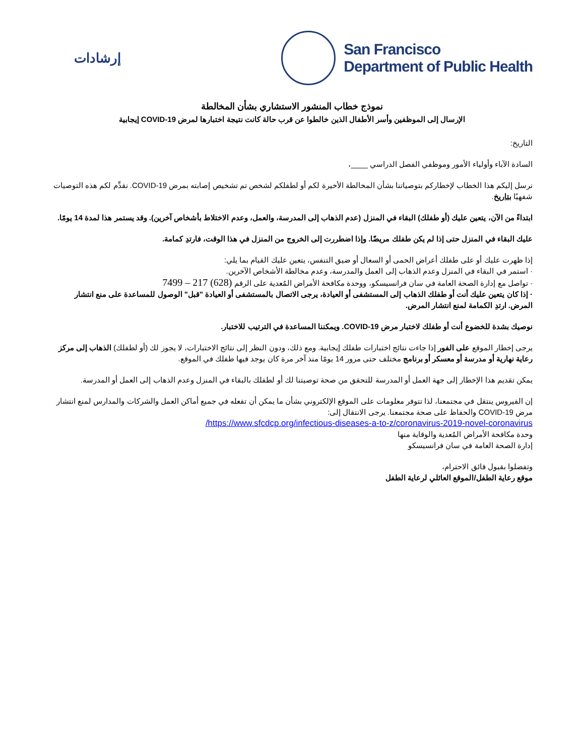إرشادات
San Francisco
Department of Public Health
نموذج خطاب المنشور الاستشاري بشأن المخالطة
الإرسال إلى الموظفين وأسر الأطفال الذين خالطوا عن قرب حالة كانت نتيجة اختبارها لمرض COVID-19 إيجابية
التاريخ:
السادة الآباء وأولياء الأمور وموظفي الفصل الدراسي ____،
نرسل إليكم هذا الخطاب لإخطاركم بتوصياتنا بشأن المخالطة الأخيرة لكم أو لطفلكم لشخص تم تشخيص إصابته بمرض COVID-19. نقدِّم لكم هذه التوصيات شفهيًا بتاريخ.
ابتداءً من الآن، يتعين عليك (أو طفلك) البقاء في المنزل (عدم الذهاب إلى المدرسة، والعمل، وعدم الاختلاط بأشخاص آخرين). وقد يستمر هذا لمدة 14 يومًا.
عليك البقاء في المنزل حتى إذا لم يكن طفلك مريضًا. وإذا اضطررت إلى الخروج من المنزل في هذا الوقت، فارتدِ كمامة.
إذا ظهرت عليك أو على طفلك أعراض الحمى أو السعال أو ضيق التنفس، يتعين عليك القيام بما يلي:
· استمر في البقاء في المنزل وعدم الذهاب إلى العمل والمدرسة، وعدم مخالطة الأشخاص الآخرين.
· تواصل مع إدارة الصحة العامة في سان فرانسيسكو، ووحدة مكافحة الأمراض المُعدية على الرقم (628) 217 – 7499
· إذا كان يتعين عليك أنت أو طفلك الذهاب إلى المستشفى أو العيادة، يرجى الاتصال بالمستشفى أو العيادة "قبل" الوصول للمساعدة على منع انتشار المرض. ارتدِ الكمامة لمنع انتشار المرض.
نوصيك بشدة للخضوع أنت أو طفلك لاختبار مرض COVID-19. ويمكننا المساعدة في الترتيب للاختبار.
يرجى إخطار الموقع على الفور إذا جاءت نتائج اختبارات طفلك إيجابية. ومع ذلك، ودون النظر إلى نتائج الاختبارات، لا يجوز لك (أو لطفلك) الذهاب إلى مركز رعاية نهارية أو مدرسة أو معسكر أو برنامج مختلف حتى مرور 14 يومًا منذ آخر مرة كان يوجد فيها طفلك في الموقع.
يمكن تقديم هذا الإخطار إلى جهة العمل أو المدرسة للتحقق من صحة توصيتنا لك أو لطفلك بالبقاء في المنزل وعدم الذهاب إلى العمل أو المدرسة.
إن الفيروس ينتقل في مجتمعنا، لذا تتوفر معلومات على الموقع الإلكتروني بشأن ما يمكن أن تفعله في جميع أماكن العمل والشركات والمدارس لمنع انتشار مرض COVID-19 والحفاظ على صحة مجتمعنا. يرجى الانتقال إلى:
https://www.sfcdcp.org/infectious-diseases-a-to-z/coronavirus-2019-novel-coronavirus/
وحدة مكافحة الأمراض المُعدية والوقاية منها
إدارة الصحة العامة في سان فرانسيسكو
وتفضلوا بقبول فائق الاحترام،
موقع رعاية الطفل/الموقع العائلي لرعاية الطفل